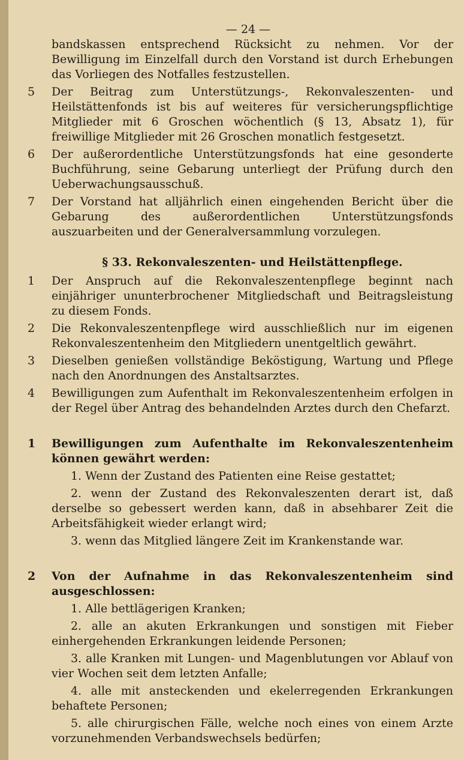— 24 —
bandskassen entsprechend Rücksicht zu nehmen. Vor der Bewilligung im Einzelfall durch den Vorstand ist durch Erhebungen das Vorliegen des Notfalles festzustellen.
5 Der Beitrag zum Unterstützungs-, Rekonvaleszenten- und Heilstättenfonds ist bis auf weiteres für versicherungspflichtige Mitglieder mit 6 Groschen wöchentlich (§ 13, Absatz 1), für freiwillige Mitglieder mit 26 Groschen monatlich festgesetzt.
6 Der außerordentliche Unterstützungsfonds hat eine gesonderte Buchführung, seine Gebarung unterliegt der Prüfung durch den Ueberwachungsausschuß.
7 Der Vorstand hat alljährlich einen eingehenden Bericht über die Gebarung des außerordentlichen Unterstützungsfonds auszuarbeiten und der Generalversammlung vorzulegen.
§ 33. Rekonvaleszenten- und Heilstättenpflege.
1 Der Anspruch auf die Rekonvaleszentenpflege beginnt nach einjähriger ununterbrochener Mitgliedschaft und Beitragsleistung zu diesem Fonds.
2 Die Rekonvaleszentenpflege wird ausschließlich nur im eigenen Rekonvaleszentenheim den Mitgliedern unentgeltlich gewährt.
3 Dieselben genießen vollständige Beköstigung, Wartung und Pflege nach den Anordnungen des Anstaltsarztes.
4 Bewilligungen zum Aufenthalt im Rekonvaleszentenheim erfolgen in der Regel über Antrag des behandelnden Arztes durch den Chefarzt.
1 Bewilligungen zum Aufenthalte im Rekonvaleszentenheim können gewährt werden:
1. Wenn der Zustand des Patienten eine Reise gestattet;
2. wenn der Zustand des Rekonvaleszenten derart ist, daß derselbe so gebessert werden kann, daß in absehbarer Zeit die Arbeitsfähigkeit wieder erlangt wird;
3. wenn das Mitglied längere Zeit im Krankenstande war.
2 Von der Aufnahme in das Rekonvaleszentenheim sind ausgeschlossen:
1. Alle bettlägerigen Kranken;
2. alle an akuten Erkrankungen und sonstigen mit Fieber einhergehenden Erkrankungen leidende Personen;
3. alle Kranken mit Lungen- und Magenblutungen vor Ablauf von vier Wochen seit dem letzten Anfalle;
4. alle mit ansteckenden und ekelerregenden Erkrankungen behaftete Personen;
5. alle chirurgischen Fälle, welche noch eines von einem Arzte vorzunehmenden Verbandswechsels bedürfen;